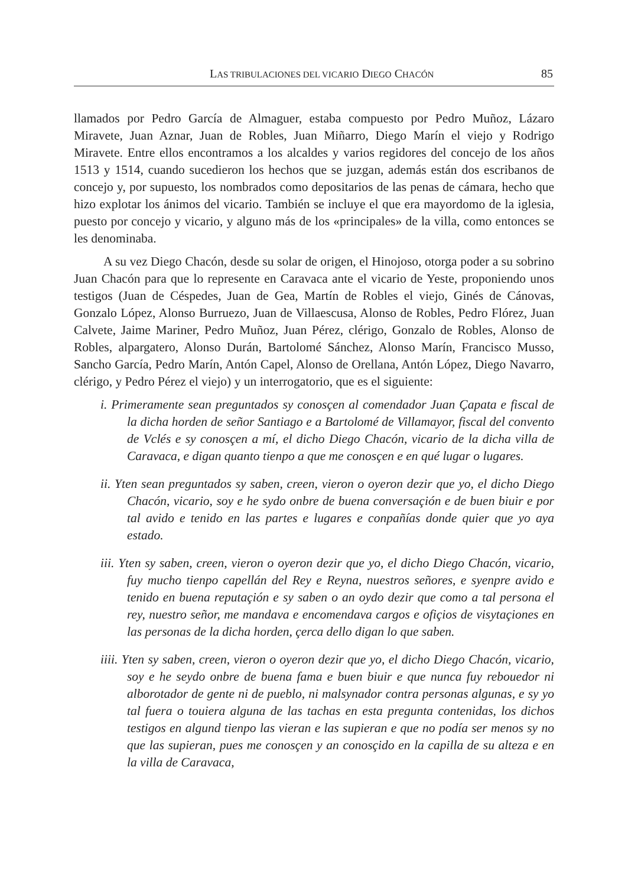LAS TRIBULACIONES DEL VICARIO DIEGO CHACÓN 85
llamados por Pedro García de Almaguer, estaba compuesto por Pedro Muñoz, Lázaro Miravete, Juan Aznar, Juan de Robles, Juan Miñarro, Diego Marín el viejo y Rodrigo Miravete. Entre ellos encontramos a los alcaldes y varios regidores del concejo de los años 1513 y 1514, cuando sucedieron los hechos que se juzgan, además están dos escribanos de concejo y, por supuesto, los nombrados como depositarios de las penas de cámara, hecho que hizo explotar los ánimos del vicario. También se incluye el que era mayordomo de la iglesia, puesto por concejo y vicario, y alguno más de los «principales» de la villa, como entonces se les denominaba.
A su vez Diego Chacón, desde su solar de origen, el Hinojoso, otorga poder a su sobrino Juan Chacón para que lo represente en Caravaca ante el vicario de Yeste, proponiendo unos testigos (Juan de Céspedes, Juan de Gea, Martín de Robles el viejo, Ginés de Cánovas, Gonzalo López, Alonso Burruezo, Juan de Villaescusa, Alonso de Robles, Pedro Flórez, Juan Calvete, Jaime Mariner, Pedro Muñoz, Juan Pérez, clérigo, Gonzalo de Robles, Alonso de Robles, alpargatero, Alonso Durán, Bartolomé Sánchez, Alonso Marín, Francisco Musso, Sancho García, Pedro Marín, Antón Capel, Alonso de Orellana, Antón López, Diego Navarro, clérigo, y Pedro Pérez el viejo) y un interrogatorio, que es el siguiente:
i. Primeramente sean preguntados sy conosçen al comendador Juan Çapata e fiscal de la dicha horden de señor Santiago e a Bartolomé de Villamayor, fiscal del convento de Vclés e sy conosçen a mí, el dicho Diego Chacón, vicario de la dicha villa de Caravaca, e digan quanto tienpo a que me conosçen e en qué lugar o lugares.
ii. Yten sean preguntados sy saben, creen, vieron o oyeron dezir que yo, el dicho Diego Chacón, vicario, soy e he sydo onbre de buena conversaçión e de buen biuir e por tal avido e tenido en las partes e lugares e conpañías donde quier que yo aya estado.
iii. Yten sy saben, creen, vieron o oyeron dezir que yo, el dicho Diego Chacón, vicario, fuy mucho tienpo capellán del Rey e Reyna, nuestros señores, e syenpre avido e tenido en buena reputaçión e sy saben o an oydo dezir que como a tal persona el rey, nuestro señor, me mandava e encomendava cargos e ofiçios de visytaçiones en las personas de la dicha horden, çerca dello digan lo que saben.
iiii. Yten sy saben, creen, vieron o oyeron dezir que yo, el dicho Diego Chacón, vicario, soy e he seydo onbre de buena fama e buen biuir e que nunca fuy rebouedor ni alborotador de gente ni de pueblo, ni malsynador contra personas algunas, e sy yo tal fuera o touiera alguna de las tachas en esta pregunta contenidas, los dichos testigos en algund tienpo las vieran e las supieran e que no podía ser menos sy no que las supieran, pues me conosçen y an conosçido en la capilla de su alteza e en la villa de Caravaca,